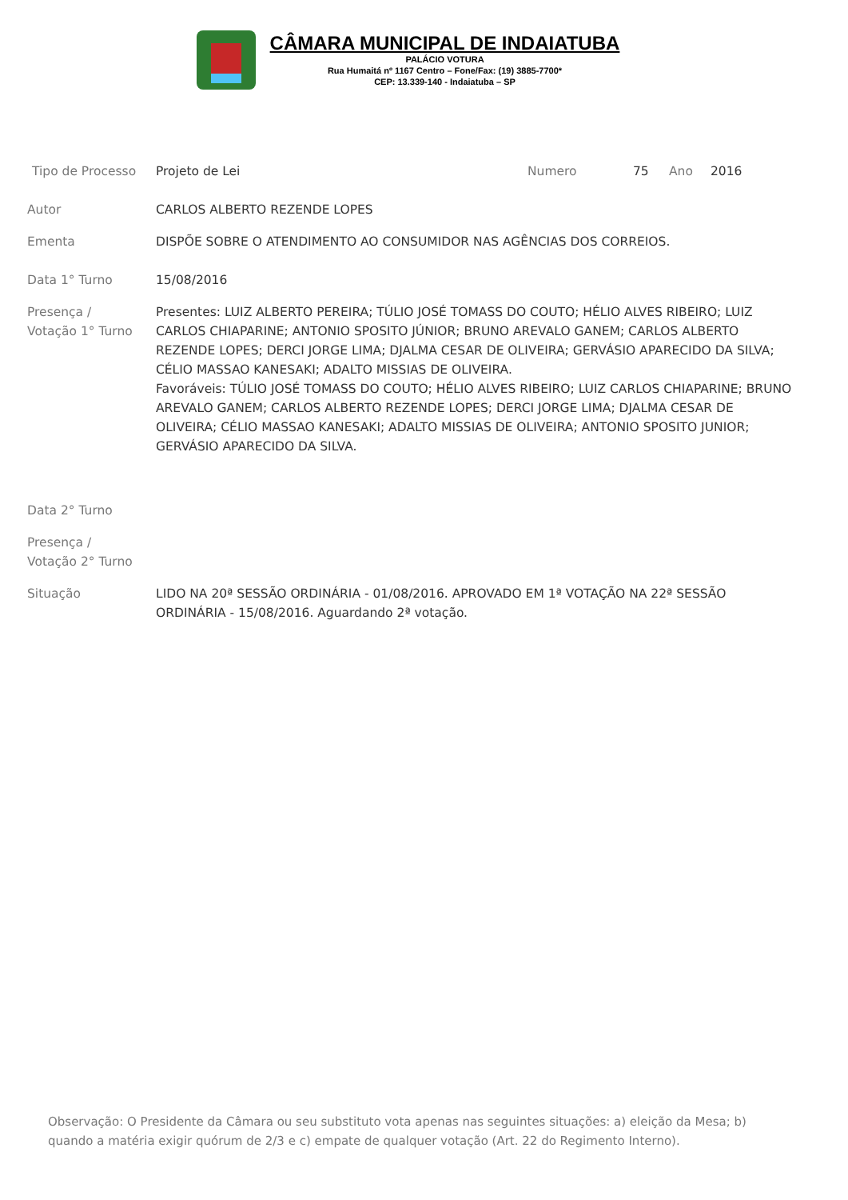CÂMARA MUNICIPAL DE INDAIATUBA
PALÁCIO VOTURA
Rua Humaitá nº 1167 Centro – Fone/Fax: (19) 3885-7700*
CEP: 13.339-140 - Indaiatuba – SP
Tipo de Processo Projeto de Lei Numero 75 Ano 2016
Autor CARLOS ALBERTO REZENDE LOPES
Ementa DISPÕE SOBRE O ATENDIMENTO AO CONSUMIDOR NAS AGÊNCIAS DOS CORREIOS.
Data 1° Turno 15/08/2016
Presença /
Votação 1° Turno
Presentes: LUIZ ALBERTO PEREIRA; TÚLIO JOSÉ TOMASS DO COUTO; HÉLIO ALVES RIBEIRO; LUIZ CARLOS CHIAPARINE; ANTONIO SPOSITO JÚNIOR; BRUNO AREVALO GANEM; CARLOS ALBERTO REZENDE LOPES; DERCI JORGE LIMA; DJALMA CESAR DE OLIVEIRA; GERVÁSIO APARECIDO DA SILVA; CÉLIO MASSAO KANESAKI; ADALTO MISSIAS DE OLIVEIRA.
Favoráveis: TÚLIO JOSÉ TOMASS DO COUTO; HÉLIO ALVES RIBEIRO; LUIZ CARLOS CHIAPARINE; BRUNO AREVALO GANEM; CARLOS ALBERTO REZENDE LOPES; DERCI JORGE LIMA; DJALMA CESAR DE OLIVEIRA; CÉLIO MASSAO KANESAKI; ADALTO MISSIAS DE OLIVEIRA; ANTONIO SPOSITO JUNIOR; GERVÁSIO APARECIDO DA SILVA.
Data 2° Turno
Presença /
Votação 2° Turno
Situação LIDO NA 20ª SESSÃO ORDINÁRIA - 01/08/2016. APROVADO EM 1ª VOTAÇÃO NA 22ª SESSÃO ORDINÁRIA - 15/08/2016. Aguardando 2ª votação.
Observação: O Presidente da Câmara ou seu substituto vota apenas nas seguintes situações: a) eleição da Mesa; b) quando a matéria exigir quórum de 2/3 e c) empate de qualquer votação (Art. 22 do Regimento Interno).